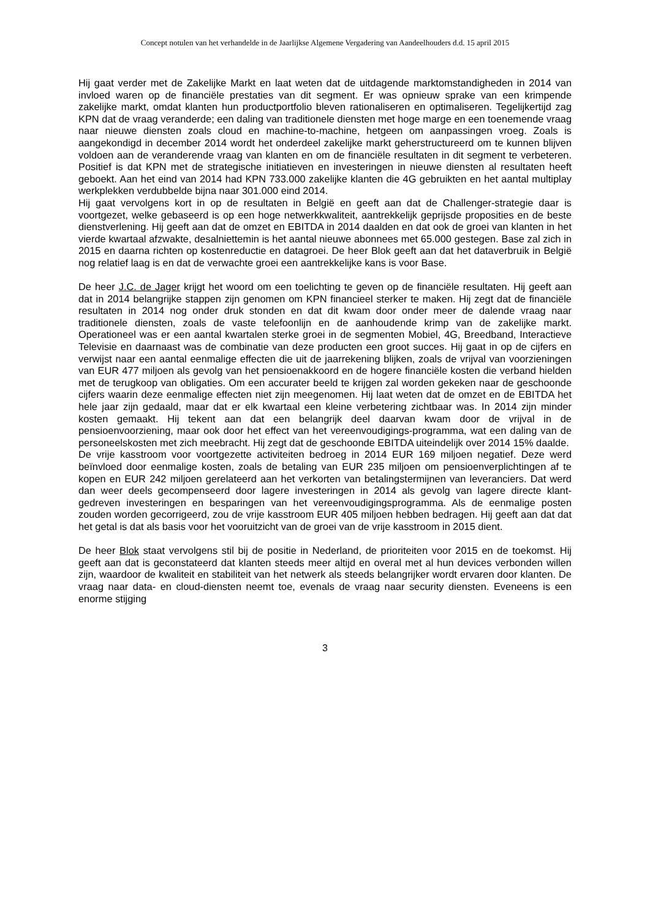Concept notulen van het verhandelde in de Jaarlijkse Algemene Vergadering van Aandeelhouders d.d. 15 april 2015
Hij gaat verder met de Zakelijke Markt en laat weten dat de uitdagende marktomstandigheden in 2014 van invloed waren op de financiële prestaties van dit segment. Er was opnieuw sprake van een krimpende zakelijke markt, omdat klanten hun productportfolio bleven rationaliseren en optimaliseren. Tegelijkertijd zag KPN dat de vraag veranderde; een daling van traditionele diensten met hoge marge en een toenemende vraag naar nieuwe diensten zoals cloud en machine-to-machine, hetgeen om aanpassingen vroeg. Zoals is aangekondigd in december 2014 wordt het onderdeel zakelijke markt geherstructureerd om te kunnen blijven voldoen aan de veranderende vraag van klanten en om de financiële resultaten in dit segment te verbeteren. Positief is dat KPN met de strategische initiatieven en investeringen in nieuwe diensten al resultaten heeft geboekt. Aan het eind van 2014 had KPN 733.000 zakelijke klanten die 4G gebruikten en het aantal multiplay werkplekken verdubbelde bijna naar 301.000 eind 2014.
Hij gaat vervolgens kort in op de resultaten in België en geeft aan dat de Challenger-strategie daar is voortgezet, welke gebaseerd is op een hoge netwerkkwaliteit, aantrekkelijk geprijsde proposities en de beste dienstverlening. Hij geeft aan dat de omzet en EBITDA in 2014 daalden en dat ook de groei van klanten in het vierde kwartaal afzwakte, desalniettemin is het aantal nieuwe abonnees met 65.000 gestegen. Base zal zich in 2015 en daarna richten op kostenreductie en datagroei. De heer Blok geeft aan dat het dataverbruik in België nog relatief laag is en dat de verwachte groei een aantrekkelijke kans is voor Base.
De heer J.C. de Jager krijgt het woord om een toelichting te geven op de financiële resultaten. Hij geeft aan dat in 2014 belangrijke stappen zijn genomen om KPN financieel sterker te maken. Hij zegt dat de financiële resultaten in 2014 nog onder druk stonden en dat dit kwam door onder meer de dalende vraag naar traditionele diensten, zoals de vaste telefoonlijn en de aanhoudende krimp van de zakelijke markt. Operationeel was er een aantal kwartalen sterke groei in de segmenten Mobiel, 4G, Breedband, Interactieve Televisie en daarnaast was de combinatie van deze producten een groot succes. Hij gaat in op de cijfers en verwijst naar een aantal eenmalige effecten die uit de jaarrekening blijken, zoals de vrijval van voorzieningen van EUR 477 miljoen als gevolg van het pensioenakkoord en de hogere financiële kosten die verband hielden met de terugkoop van obligaties. Om een accurater beeld te krijgen zal worden gekeken naar de geschoonde cijfers waarin deze eenmalige effecten niet zijn meegenomen. Hij laat weten dat de omzet en de EBITDA het hele jaar zijn gedaald, maar dat er elk kwartaal een kleine verbetering zichtbaar was. In 2014 zijn minder kosten gemaakt. Hij tekent aan dat een belangrijk deel daarvan kwam door de vrijval in de pensioenvoorziening, maar ook door het effect van het vereenvoudigings-programma, wat een daling van de personeelskosten met zich meebracht. Hij zegt dat de geschoonde EBITDA uiteindelijk over 2014 15% daalde.
De vrije kasstroom voor voortgezette activiteiten bedroeg in 2014 EUR 169 miljoen negatief. Deze werd beïnvloed door eenmalige kosten, zoals de betaling van EUR 235 miljoen om pensioenverplichtingen af te kopen en EUR 242 miljoen gerelateerd aan het verkorten van betalingstermijnen van leveranciers. Dat werd dan weer deels gecompenseerd door lagere investeringen in 2014 als gevolg van lagere directe klant-gedreven investeringen en besparingen van het vereenvoudigingsprogramma. Als de eenmalige posten zouden worden gecorrigeerd, zou de vrije kasstroom EUR 405 miljoen hebben bedragen. Hij geeft aan dat dat het getal is dat als basis voor het vooruitzicht van de groei van de vrije kasstroom in 2015 dient.
De heer Blok staat vervolgens stil bij de positie in Nederland, de prioriteiten voor 2015 en de toekomst. Hij geeft aan dat is geconstateerd dat klanten steeds meer altijd en overal met al hun devices verbonden willen zijn, waardoor de kwaliteit en stabiliteit van het netwerk als steeds belangrijker wordt ervaren door klanten. De vraag naar data- en cloud-diensten neemt toe, evenals de vraag naar security diensten. Eveneens is een enorme stijging
3